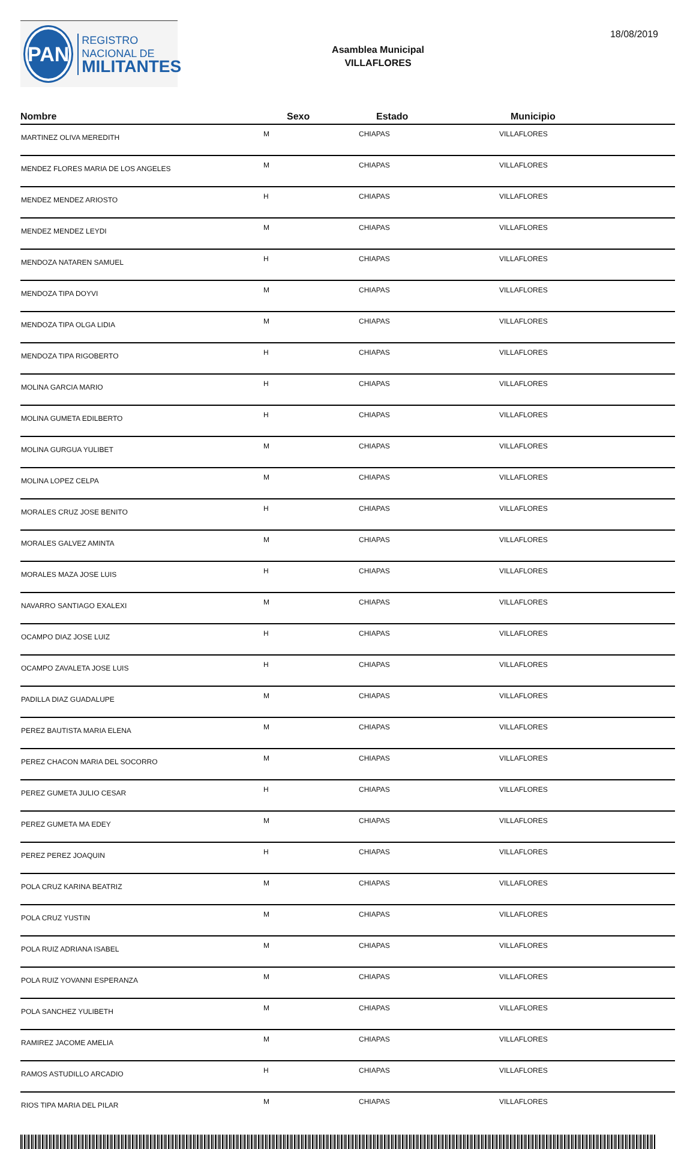PAN
REGISTRO
NACIONAL DE
MILITANTES
Asamblea Municipal
VILLAFLORES
18/08/2019
| Nombre | Sexo | Estado | Municipio |
| --- | --- | --- | --- |
| MARTINEZ OLIVA MEREDITH | M | CHIAPAS | VILLAFLORES |
| MENDEZ FLORES MARIA DE LOS ANGELES | M | CHIAPAS | VILLAFLORES |
| MENDEZ MENDEZ ARIOSTO | H | CHIAPAS | VILLAFLORES |
| MENDEZ MENDEZ LEYDI | M | CHIAPAS | VILLAFLORES |
| MENDOZA NATAREN SAMUEL | H | CHIAPAS | VILLAFLORES |
| MENDOZA TIPA DOYVI | M | CHIAPAS | VILLAFLORES |
| MENDOZA TIPA OLGA LIDIA | M | CHIAPAS | VILLAFLORES |
| MENDOZA TIPA RIGOBERTO | H | CHIAPAS | VILLAFLORES |
| MOLINA GARCIA MARIO | H | CHIAPAS | VILLAFLORES |
| MOLINA GUMETA EDILBERTO | H | CHIAPAS | VILLAFLORES |
| MOLINA GURGUA YULIBET | M | CHIAPAS | VILLAFLORES |
| MOLINA LOPEZ CELPA | M | CHIAPAS | VILLAFLORES |
| MORALES CRUZ JOSE BENITO | H | CHIAPAS | VILLAFLORES |
| MORALES GALVEZ AMINTA | M | CHIAPAS | VILLAFLORES |
| MORALES MAZA JOSE LUIS | H | CHIAPAS | VILLAFLORES |
| NAVARRO SANTIAGO EXALEXI | M | CHIAPAS | VILLAFLORES |
| OCAMPO DIAZ JOSE LUIZ | H | CHIAPAS | VILLAFLORES |
| OCAMPO ZAVALETA JOSE LUIS | H | CHIAPAS | VILLAFLORES |
| PADILLA DIAZ GUADALUPE | M | CHIAPAS | VILLAFLORES |
| PEREZ BAUTISTA MARIA ELENA | M | CHIAPAS | VILLAFLORES |
| PEREZ CHACON MARIA DEL SOCORRO | M | CHIAPAS | VILLAFLORES |
| PEREZ GUMETA JULIO CESAR | H | CHIAPAS | VILLAFLORES |
| PEREZ GUMETA MA EDEY | M | CHIAPAS | VILLAFLORES |
| PEREZ PEREZ JOAQUIN | H | CHIAPAS | VILLAFLORES |
| POLA CRUZ KARINA BEATRIZ | M | CHIAPAS | VILLAFLORES |
| POLA CRUZ YUSTIN | M | CHIAPAS | VILLAFLORES |
| POLA RUIZ ADRIANA ISABEL | M | CHIAPAS | VILLAFLORES |
| POLA RUIZ YOVANNI ESPERANZA | M | CHIAPAS | VILLAFLORES |
| POLA SANCHEZ YULIBETH | M | CHIAPAS | VILLAFLORES |
| RAMIREZ JACOME AMELIA | M | CHIAPAS | VILLAFLORES |
| RAMOS ASTUDILLO ARCADIO | H | CHIAPAS | VILLAFLORES |
| RIOS TIPA MARIA DEL PILAR | M | CHIAPAS | VILLAFLORES |